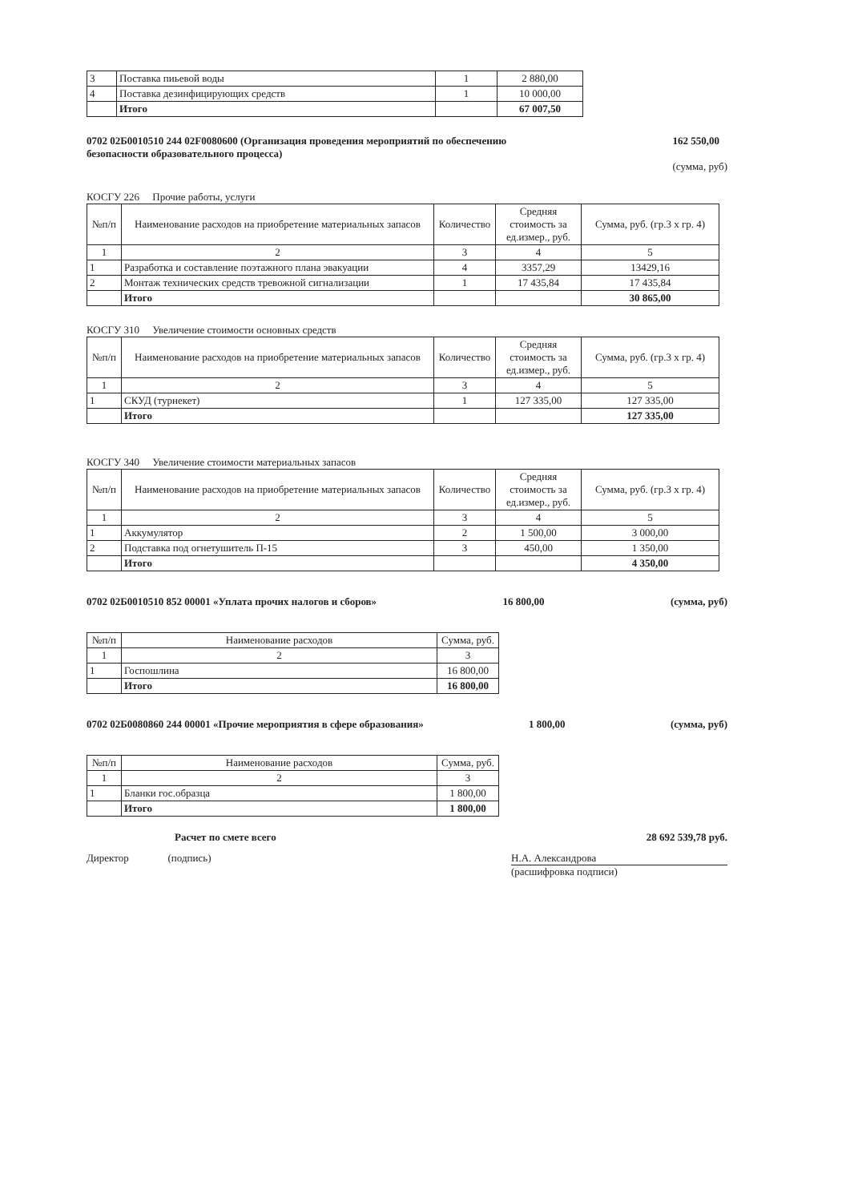| 3 | Поставка пиьевой воды | 1 | 2 880,00 |
| 4 | Поставка дезинфицирующих средств | 1 | 10 000,00 |
| | Итого | | 67 007,50 |
0702 02Б0010510 244 02F0080600 (Организация проведения мероприятий по обеспечению безопасности образовательного процесса)
162 550,00
(сумма, руб)
КОСГУ 226 Прочие работы, услуги
| №п/п | Наименование расходов на приобретение материальных запасов | Количество | Средняя стоимость за ед.измер., руб. | Сумма, руб. (гр.3 х гр. 4) |
| --- | --- | --- | --- | --- |
| 1 | 2 | 3 | 4 | 5 |
| 1 | Разработка и составление поэтажного плана эвакуации | 4 | 3357,29 | 13429,16 |
| 2 | Монтаж технических средств тревожной сигнализации | 1 | 17 435,84 | 17 435,84 |
| | Итого | | | 30 865,00 |
КОСГУ 310 Увеличение стоимости основных средств
| №п/п | Наименование расходов на приобретение материальных запасов | Количество | Средняя стоимость за ед.измер., руб. | Сумма, руб. (гр.3 х гр. 4) |
| --- | --- | --- | --- | --- |
| 1 | 2 | 3 | 4 | 5 |
| 1 | СКУД (турнекет) | 1 | 127 335,00 | 127 335,00 |
| | Итого | | | 127 335,00 |
КОСГУ 340 Увеличение стоимости материальных запасов
| №п/п | Наименование расходов на приобретение материальных запасов | Количество | Средняя стоимость за ед.измер., руб. | Сумма, руб. (гр.3 х гр. 4) |
| --- | --- | --- | --- | --- |
| 1 | 2 | 3 | 4 | 5 |
| 1 | Аккумулятор | 2 | 1 500,00 | 3 000,00 |
| 2 | Подставка под огнетушитель П-15 | 3 | 450,00 | 1 350,00 |
| | Итого | | | 4 350,00 |
0702 02Б0010510 852 00001 «Уплата прочих налогов и сборов» 16 800,00 (сумма, руб)
| №п/п | Наименование расходов | Сумма, руб. |
| --- | --- | --- |
| 1 | 2 | 3 |
| 1 | Госпошлина | 16 800,00 |
| | Итого | 16 800,00 |
0702 02Б0080860 244 00001 «Прочие мероприятия в сфере образования» 1 800,00 (сумма, руб)
| №п/п | Наименование расходов | Сумма, руб. |
| --- | --- | --- |
| 1 | 2 | 3 |
| 1 | Бланки гос.образца | 1 800,00 |
| | Итого | 1 800,00 |
Расчет по смете всего 28 692 539,78 руб.
Директор (подпись)
Н.А. Александрова
(расшифровка подписи)